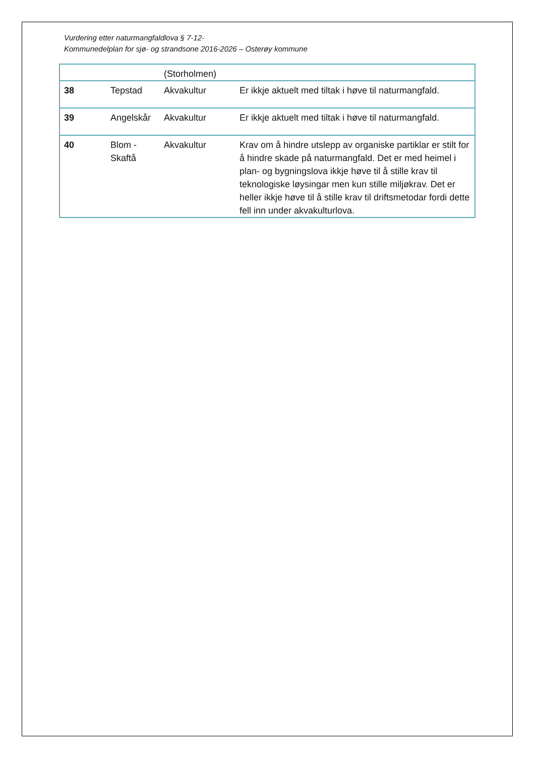Vurdering etter naturmangfaldlova § 7-12-
Kommunedelplan for sjø- og strandsone 2016-2026 – Osterøy kommune
| | | (Storholmen) | |
| 38 | Tepstad | Akvakultur | Er ikkje aktuelt med tiltak i høve til naturmangfald. |
| 39 | Angelskår | Akvakultur | Er ikkje aktuelt med tiltak i høve til naturmangfald. |
| 40 | Blom - Skaftå | Akvakultur | Krav om å hindre utslepp av organiske partiklar er stilt for å hindre skade på naturmangfald. Det er med heimel i plan- og bygningslova ikkje høve til å stille krav til teknologiske løysingar men kun stille miljøkrav. Det er heller ikkje høve til å stille krav til driftsmetodar fordi dette fell inn under akvakulturlova. |